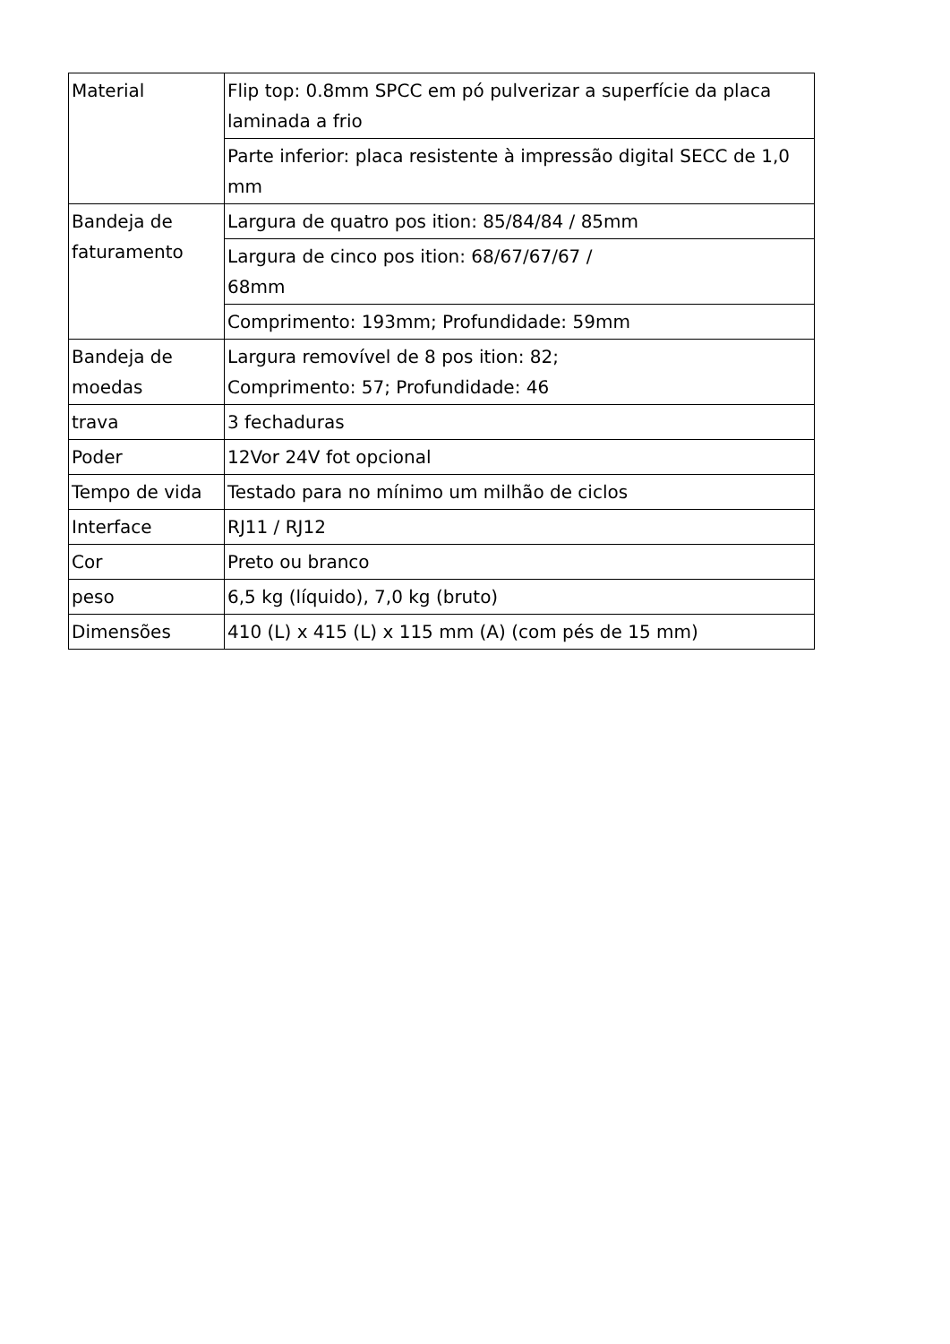| Material | Flip top: 0.8mm SPCC em pó pulverizar a superfície da placa laminada a frio |
| | Parte inferior: placa resistente à impressão digital SECC de 1,0 mm |
| Bandeja de faturamento | Largura de quatro pos ition: 85/84/84 / 85mm |
| | Largura de cinco pos ition: 68/67/67/67 / 68mm |
| | Comprimento: 193mm; Profundidade: 59mm |
| Bandeja de moedas | Largura removível de 8 pos ition: 82; Comprimento: 57; Profundidade: 46 |
| trava | 3 fechaduras |
| Poder | 12Vor 24V fot opcional |
| Tempo de vida | Testado para no mínimo um milhão de ciclos |
| Interface | RJ11 / RJ12 |
| Cor | Preto ou branco |
| peso | 6,5 kg (líquido), 7,0 kg (bruto) |
| Dimensões | 410 (L) x 415 (L) x 115 mm (A) (com pés de 15 mm) |